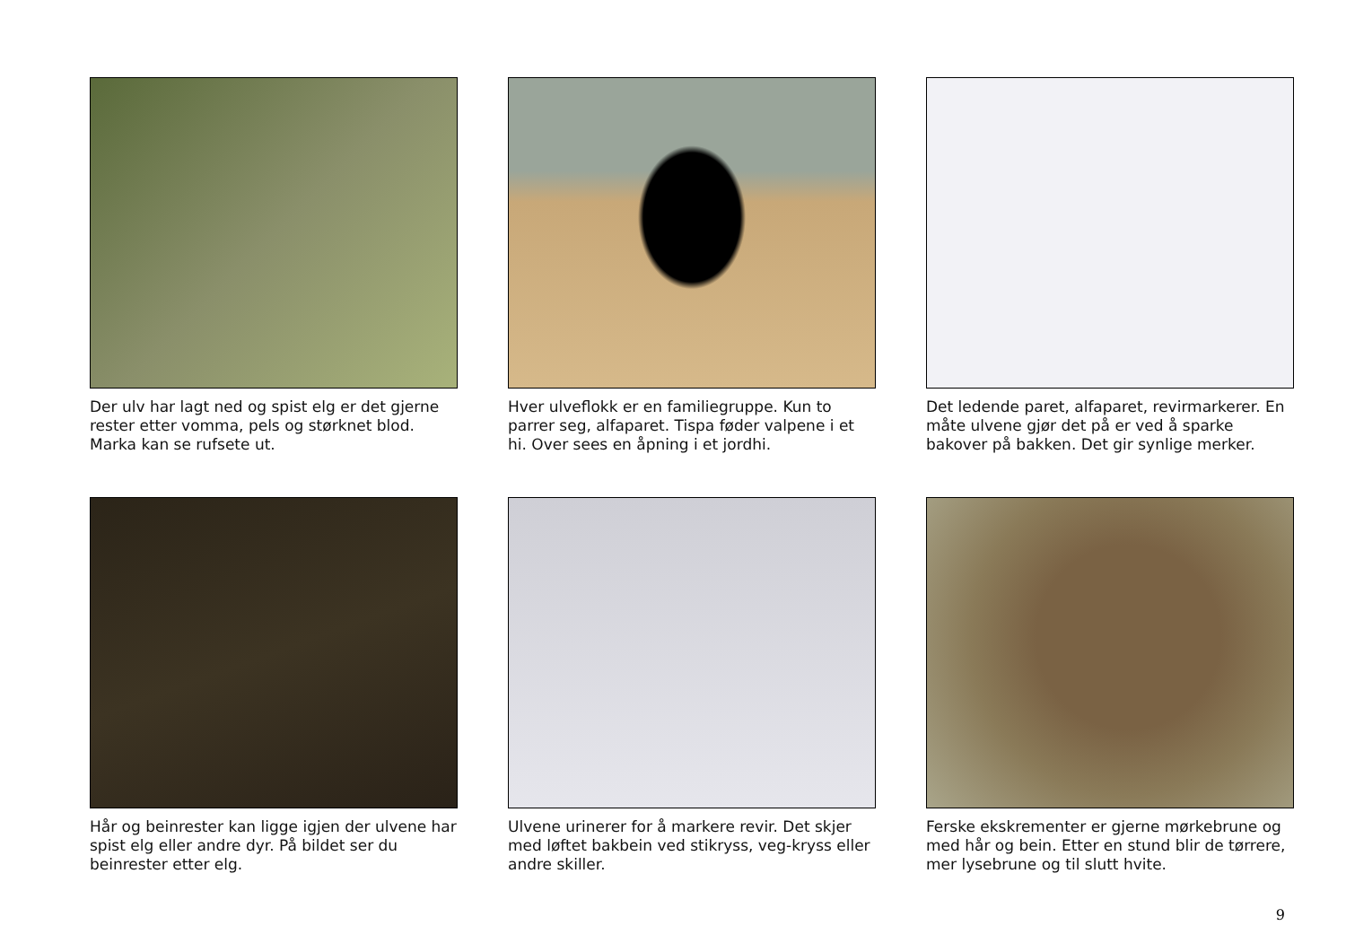Der ulv har lagt ned og spist elg er det gjerne rester etter vomma, pels og størknet blod. Marka kan se rufsete ut.
Hver ulveflokk er en familiegruppe. Kun to parrer seg, alfaparet. Tispa føder valpene i et hi. Over sees en åpning i et jordhi.
Det ledende paret, alfaparet, revirmarkerer. En måte ulvene gjør det på er ved å sparke bakover på bakken. Det gir synlige merker.
Hår og beinrester kan ligge igjen der ulvene har spist elg eller andre dyr. På bildet ser du beinrester etter elg.
Ulvene urinerer for å markere revir. Det skjer med løftet bakbein ved stikryss, veg-kryss eller andre skiller.
Ferske ekskrementer er gjerne mørkebrune og med hår og bein. Etter en stund blir de tørrere, mer lysebrune og til slutt hvite.
9